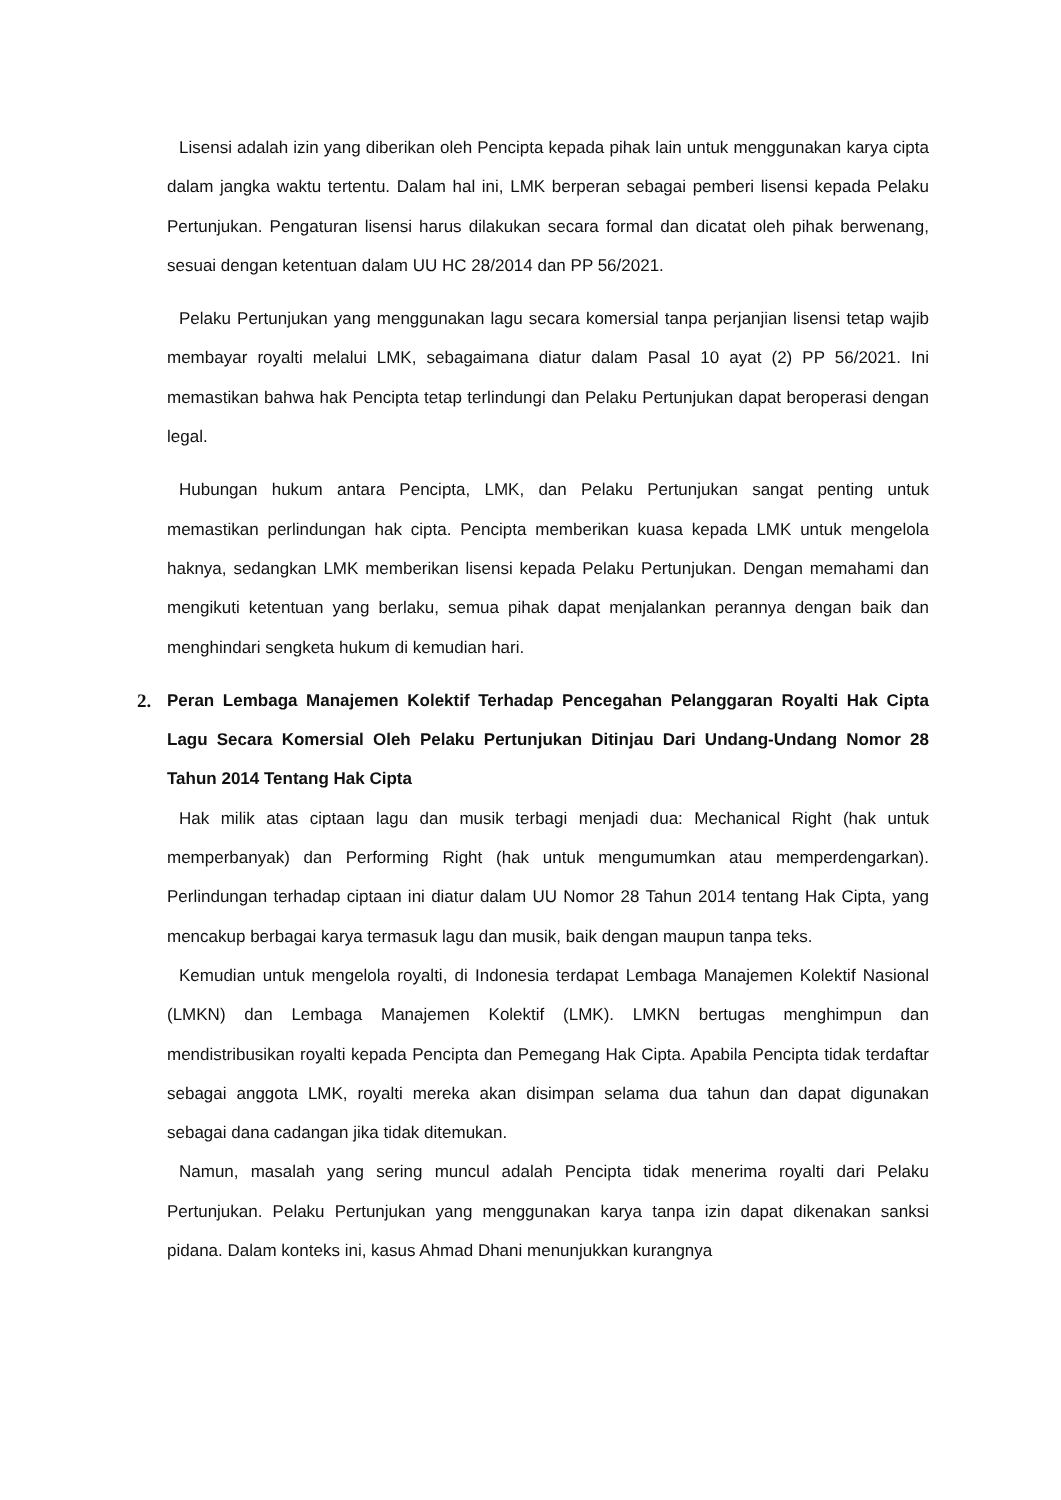Lisensi adalah izin yang diberikan oleh Pencipta kepada pihak lain untuk menggunakan karya cipta dalam jangka waktu tertentu. Dalam hal ini, LMK berperan sebagai pemberi lisensi kepada Pelaku Pertunjukan. Pengaturan lisensi harus dilakukan secara formal dan dicatat oleh pihak berwenang, sesuai dengan ketentuan dalam UU HC 28/2014 dan PP 56/2021.
Pelaku Pertunjukan yang menggunakan lagu secara komersial tanpa perjanjian lisensi tetap wajib membayar royalti melalui LMK, sebagaimana diatur dalam Pasal 10 ayat (2) PP 56/2021. Ini memastikan bahwa hak Pencipta tetap terlindungi dan Pelaku Pertunjukan dapat beroperasi dengan legal.
Hubungan hukum antara Pencipta, LMK, dan Pelaku Pertunjukan sangat penting untuk memastikan perlindungan hak cipta. Pencipta memberikan kuasa kepada LMK untuk mengelola haknya, sedangkan LMK memberikan lisensi kepada Pelaku Pertunjukan. Dengan memahami dan mengikuti ketentuan yang berlaku, semua pihak dapat menjalankan perannya dengan baik dan menghindari sengketa hukum di kemudian hari.
2. Peran Lembaga Manajemen Kolektif Terhadap Pencegahan Pelanggaran Royalti Hak Cipta Lagu Secara Komersial Oleh Pelaku Pertunjukan Ditinjau Dari Undang-Undang Nomor 28 Tahun 2014 Tentang Hak Cipta
Hak milik atas ciptaan lagu dan musik terbagi menjadi dua: Mechanical Right (hak untuk memperbanyak) dan Performing Right (hak untuk mengumumkan atau memperdengarkan). Perlindungan terhadap ciptaan ini diatur dalam UU Nomor 28 Tahun 2014 tentang Hak Cipta, yang mencakup berbagai karya termasuk lagu dan musik, baik dengan maupun tanpa teks.
Kemudian untuk mengelola royalti, di Indonesia terdapat Lembaga Manajemen Kolektif Nasional (LMKN) dan Lembaga Manajemen Kolektif (LMK). LMKN bertugas menghimpun dan mendistribusikan royalti kepada Pencipta dan Pemegang Hak Cipta. Apabila Pencipta tidak terdaftar sebagai anggota LMK, royalti mereka akan disimpan selama dua tahun dan dapat digunakan sebagai dana cadangan jika tidak ditemukan.
Namun, masalah yang sering muncul adalah Pencipta tidak menerima royalti dari Pelaku Pertunjukan. Pelaku Pertunjukan yang menggunakan karya tanpa izin dapat dikenakan sanksi pidana. Dalam konteks ini, kasus Ahmad Dhani menunjukkan kurangnya